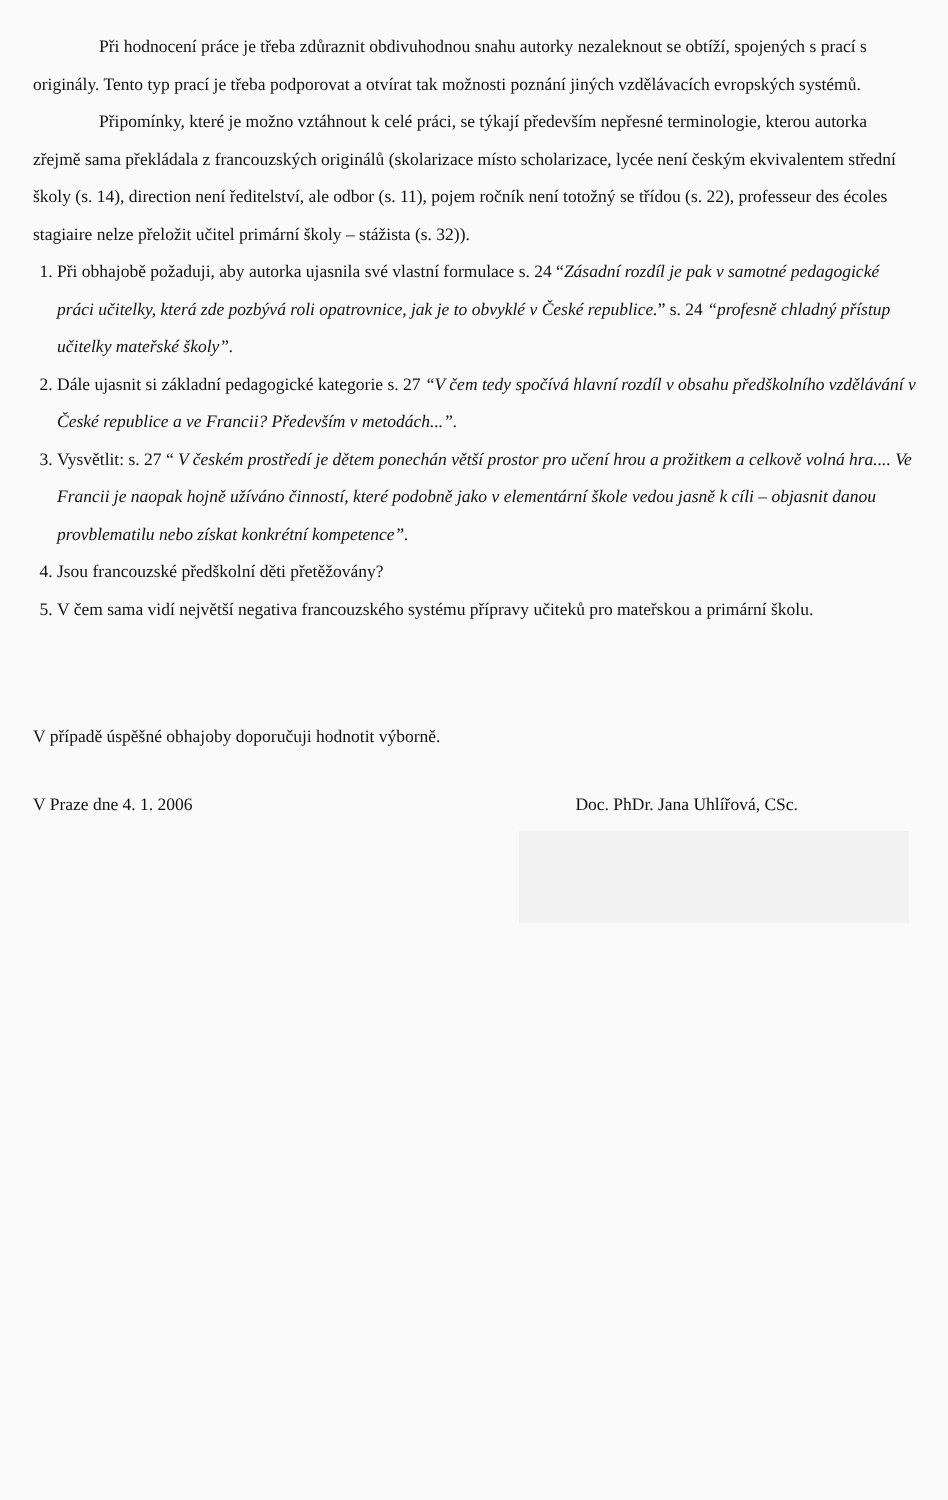Při hodnocení práce je třeba zdůraznit obdivuhodnou snahu autorky nezaleknout se obtíží, spojených s prací s originály. Tento typ prací je třeba podporovat a otvírat tak možnosti poznání jiných vzdělávacích evropských systémů.
Připomínky, které je možno vztáhnout k celé práci, se týkají především nepřesné terminologie, kterou autorka zřejmě sama překládala z francouzských originálů (skolarizace místo scholarizace, lycée není českým ekvivalentem střední školy (s. 14), direction není ředitelství, ale odbor (s. 11), pojem ročník není totožný se třídou (s. 22), professeur des écoles stagiaire nelze přeložit učitel primární školy – stážista (s. 32)).
1. Při obhajobě požaduji, aby autorka ujasnila své vlastní formulace s. 24 “Zásadní rozdíl je pak v samotné pedagogické práci učitelky, která zde pozbývá roli opatrovnice, jak je to obvyklé v České republice.” s. 24 “profesně chladný přístup učitelky mateřské školy”.
2. Dále ujasnit si základní pedagogické kategorie s. 27 “V čem tedy spočívá hlavní rozdíl v obsahu předškolního vzdělávání v České republice a ve Francii? Především v metodách...”.
3. Vysvětlit: s. 27 “ V českém prostředí je dětem ponechán větší prostor pro učení hrou a prožitkem a celkově volná hra.... Ve Francii je naopak hojně užíváno činností, které podobně jako v elementární škole vedou jasně k cíli – objasnit danou provblematilu nebo získat konkrétní kompetence”.
4. Jsou francouzské předškolní děti přetěžovány?
5. V čem sama vidí největší negativa francouzského systému přípravy učiteků pro mateřskou a primární školu.
V případě úspěšné obhajoby doporučuji hodnotit výborně.
V Praze dne 4. 1. 2006 Doc. PhDr. Jana Uhlířová, CSc.